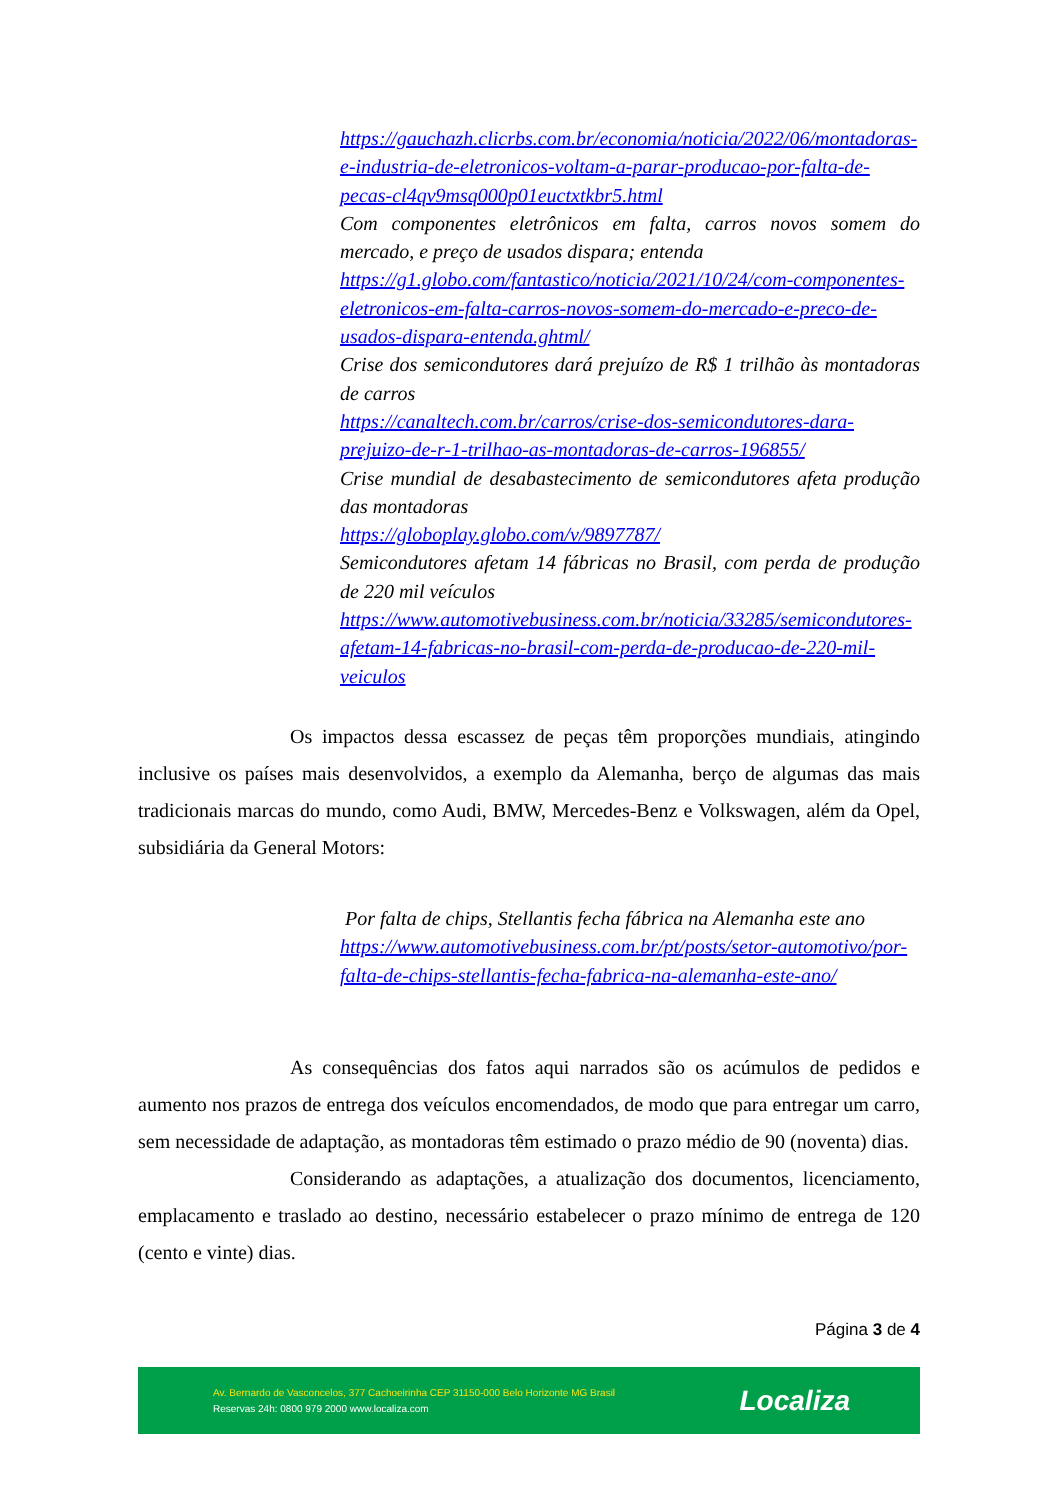https://gauchazh.clicrbs.com.br/economia/noticia/2022/06/montadoras-e-industria-de-eletronicos-voltam-a-parar-producao-por-falta-de-pecas-cl4qv9msq000p01euctxtkbr5.html
Com componentes eletrônicos em falta, carros novos somem do mercado, e preço de usados dispara; entenda
https://g1.globo.com/fantastico/noticia/2021/10/24/com-componentes-eletronicos-em-falta-carros-novos-somem-do-mercado-e-preco-de-usados-dispara-entenda.ghtml/
Crise dos semicondutores dará prejuízo de R$ 1 trilhão às montadoras de carros
https://canaltech.com.br/carros/crise-dos-semicondutores-dara-prejuizo-de-r-1-trilhao-as-montadoras-de-carros-196855/
Crise mundial de desabastecimento de semicondutores afeta produção das montadoras
https://globoplay.globo.com/v/9897787/
Semicondutores afetam 14 fábricas no Brasil, com perda de produção de 220 mil veículos
https://www.automotivebusiness.com.br/noticia/33285/semicondutores-afetam-14-fabricas-no-brasil-com-perda-de-producao-de-220-mil-veiculos
Os impactos dessa escassez de peças têm proporções mundiais, atingindo inclusive os países mais desenvolvidos, a exemplo da Alemanha, berço de algumas das mais tradicionais marcas do mundo, como Audi, BMW, Mercedes-Benz e Volkswagen, além da Opel, subsidiária da General Motors:
Por falta de chips, Stellantis fecha fábrica na Alemanha este ano
https://www.automotivebusiness.com.br/pt/posts/setor-automotivo/por-falta-de-chips-stellantis-fecha-fabrica-na-alemanha-este-ano/
As consequências dos fatos aqui narrados são os acúmulos de pedidos e aumento nos prazos de entrega dos veículos encomendados, de modo que para entregar um carro, sem necessidade de adaptação, as montadoras têm estimado o prazo médio de 90 (noventa) dias.
Considerando as adaptações, a atualização dos documentos, licenciamento, emplacamento e traslado ao destino, necessário estabelecer o prazo mínimo de entrega de 120 (cento e vinte) dias.
Página 3 de 4
Av. Bernardo de Vasconcelos, 377 Cachoeirinha CEP 31150-000 Belo Horizonte MG Brasil
Reservas 24h: 0800 979 2000 www.localiza.com
Localiza